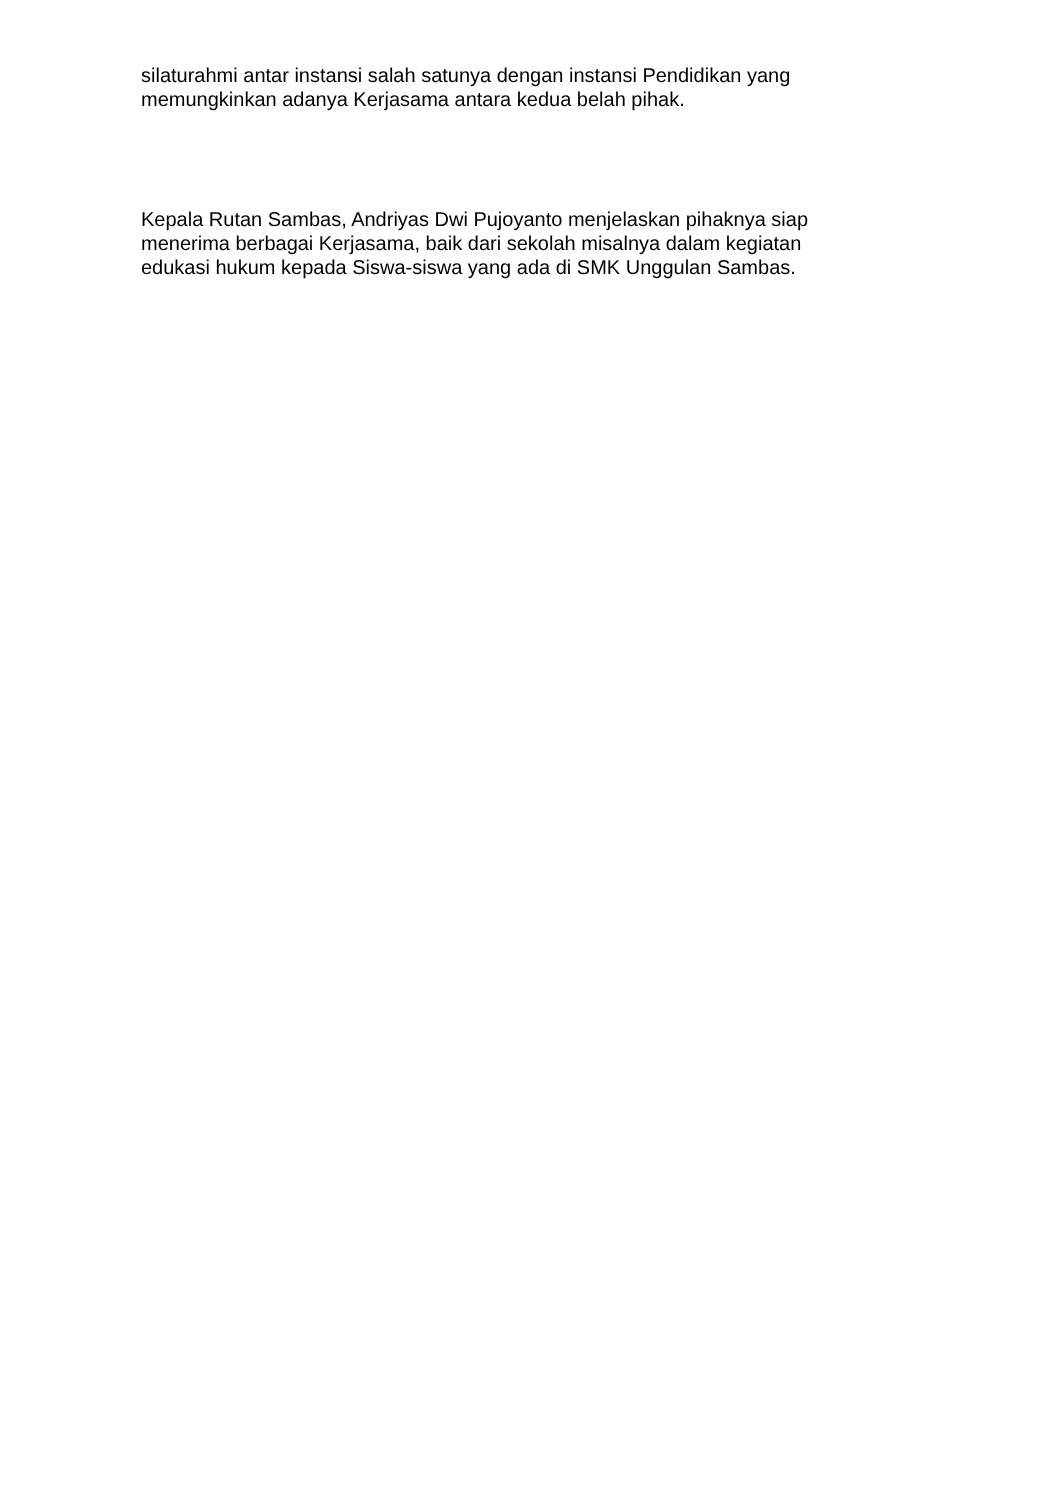silaturahmi antar instansi salah satunya dengan instansi Pendidikan yang
memungkinkan adanya Kerjasama antara kedua belah pihak.
Kepala Rutan Sambas, Andriyas Dwi Pujoyanto menjelaskan pihaknya siap
menerima berbagai Kerjasama, baik dari sekolah misalnya dalam kegiatan
edukasi hukum kepada Siswa-siswa yang ada di SMK Unggulan Sambas.